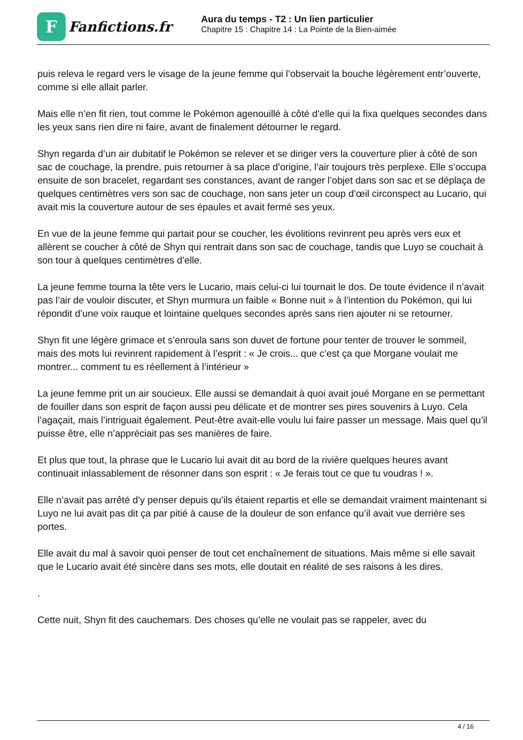F
Fanfictions.fr
Aura du temps - T2 : Un lien particulier
Chapitre 15 : Chapitre 14 : La Pointe de la Bien-aimée
puis releva le regard vers le visage de la jeune femme qui l’observait la bouche légèrement entr’ouverte, comme si elle allait parler.
Mais elle n’en fit rien, tout comme le Pokémon agenouillé à côté d’elle qui la fixa quelques secondes dans les yeux sans rien dire ni faire, avant de finalement détourner le regard.
Shyn regarda d’un air dubitatif le Pokémon se relever et se diriger vers la couverture plier à côté de son sac de couchage, la prendre, puis retourner à sa place d’origine, l’air toujours très perplexe. Elle s’occupa ensuite de son bracelet, regardant ses constances, avant de ranger l’objet dans son sac et se déplaça de quelques centimètres vers son sac de couchage, non sans jeter un coup d’œil circonspect au Lucario, qui avait mis la couverture autour de ses épaules et avait fermé ses yeux.
En vue de la jeune femme qui partait pour se coucher, les évolitions revinrent peu après vers eux et allèrent se coucher à côté de Shyn qui rentrait dans son sac de couchage, tandis que Luyo se couchait à son tour à quelques centimètres d’elle.
La jeune femme tourna la tête vers le Lucario, mais celui-ci lui tournait le dos. De toute évidence il n’avait pas l’air de vouloir discuter, et Shyn murmura un faible « Bonne nuit » à l’intention du Pokémon, qui lui répondit d’une voix rauque et lointaine quelques secondes après sans rien ajouter ni se retourner.
Shyn fit une légère grimace et s’enroula sans son duvet de fortune pour tenter de trouver le sommeil, mais des mots lui revinrent rapidement à l’esprit : « Je crois... que c’est ça que Morgane voulait me montrer... comment tu es réellement à l’intérieur »
La jeune femme prit un air soucieux. Elle aussi se demandait à quoi avait joué Morgane en se permettant de fouiller dans son esprit de façon aussi peu délicate et de montrer ses pires souvenirs à Luyo. Cela l’agaçait, mais l’intriguait également. Peut-être avait-elle voulu lui faire passer un message. Mais quel qu’il puisse être, elle n’appréciait pas ses manières de faire.
Et plus que tout, la phrase que le Lucario lui avait dit au bord de la rivière quelques heures avant continuait inlassablement de résonner dans son esprit : « Je ferais tout ce que tu voudras ! ».
Elle n’avait pas arrêté d’y penser depuis qu’ils étaient repartis et elle se demandait vraiment maintenant si Luyo ne lui avait pas dit ça par pitié à cause de la douleur de son enfance qu’il avait vue derrière ses portes.
Elle avait du mal à savoir quoi penser de tout cet enchaînement de situations. Mais même si elle savait que le Lucario avait été sincère dans ses mots, elle doutait en réalité de ses raisons à les dires.
.
Cette nuit, Shyn fit des cauchemars. Des choses qu’elle ne voulait pas se rappeler, avec du
4 / 16